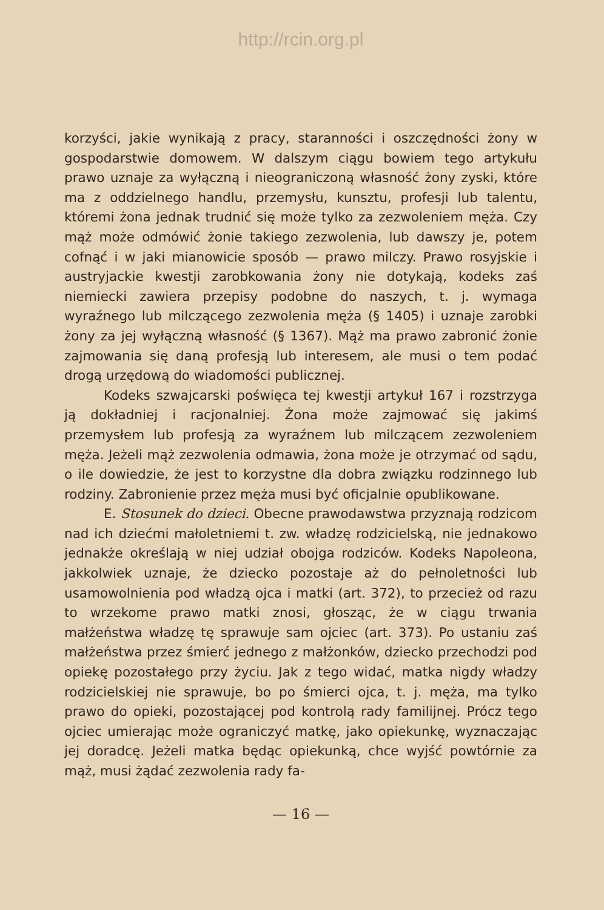http://rcin.org.pl
korzyści, jakie wynikają z pracy, staranności i oszczędności żony w gospodarstwie domowem. W dalszym ciągu bowiem tego artykułu prawo uznaje za wyłączną i nieograniczoną własność żony zyski, które ma z oddzielnego handlu, przemysłu, kunsztu, profesji lub talentu, któremi żona jednak trudnić się może tylko za zezwoleniem męża. Czy mąż może odmówić żonie takiego zezwolenia, lub dawszy je, potem cofnąć i w jaki mianowicie sposób — prawo milczy. Prawo rosyjskie i austryjackie kwestji zarobkowania żony nie dotykają, kodeks zaś niemiecki zawiera przepisy podobne do naszych, t. j. wymaga wyraźnego lub milczącego zezwolenia męża (§ 1405) i uznaje zarobki żony za jej wyłączną własność (§ 1367). Mąż ma prawo zabronić żonie zajmowania się daną profesją lub interesem, ale musi o tem podać drogą urzędową do wiadomości publicznej.
Kodeks szwajcarski poświęca tej kwestji artykuł 167 i rozstrzyga ją dokładniej i racjonalniej. Żona może zajmować się jakimś przemysłem lub profesją za wyraźnem lub milczącem zezwoleniem męża. Jeżeli mąż zezwolenia odmawia, żona może je otrzymać od sądu, o ile dowiedzie, że jest to korzystne dla dobra związku rodzinnego lub rodziny. Zabronienie przez męża musi być oficjalnie opublikowane.
E. Stosunek do dzieci. Obecne prawodawstwa przyznają rodzicom nad ich dziećmi małoletniemi t. zw. władzę rodzicielską, nie jednakowo jednakże określają w niej udział obojga rodziców. Kodeks Napoleona, jakkolwiek uznaje, że dziecko pozostaje aż do pełnoletności lub usamowolnienia pod władzą ojca i matki (art. 372), to przecież od razu to wrzekome prawo matki znosi, głosząc, że w ciągu trwania małżeństwa władzę tę sprawuje sam ojciec (art. 373). Po ustaniu zaś małżeństwa przez śmierć jednego z małżonków, dziecko przechodzi pod opiekę pozostałego przy życiu. Jak z tego widać, matka nigdy władzy rodzicielskiej nie sprawuje, bo po śmierci ojca, t. j. męża, ma tylko prawo do opieki, pozostającej pod kontrolą rady familijnej. Prócz tego ojciec umierając może ograniczyć matkę, jako opiekunkę, wyznaczając jej doradcę. Jeżeli matka będąc opiekunką, chce wyjść powtórnie za mąż, musi żądać zezwolenia rady fa-
— 16 —